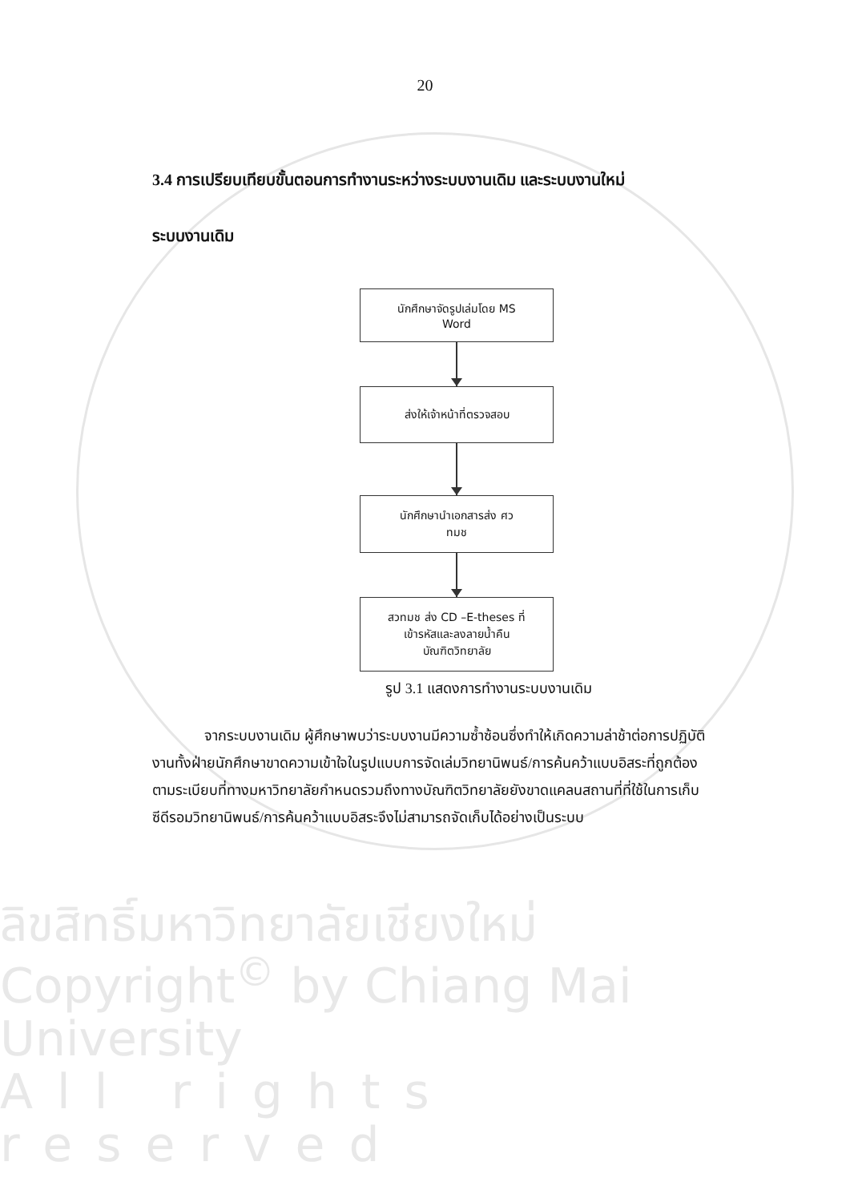20
3.4 การเปรียบเทียบขั้นตอนการทำงานระหว่างระบบงานเดิม และระบบงานใหม่
ระบบงานเดิม
นักศึกษาจัดรูปเล่มโดย MS
Word
ส่งให้เจ้าหน้าที่ตรวจสอบ
นักศึกษานำเอกสารส่ง ศว
ทมช
สวทมช ส่ง CD –E-theses ที่
เข้ารหัสและลงลายน้ำคืน
บัณฑิตวิทยาลัย
รูป 3.1 แสดงการทำงานระบบงานเดิม
จากระบบงานเดิม ผู้ศึกษาพบว่าระบบงานมีความซ้ำซ้อนซึ่งทำให้เกิดความล่าช้าต่อการปฏิบัติงานทั้งฝ่ายนักศึกษาขาดความเข้าใจในรูปแบบการจัดเล่มวิทยานิพนธ์/การค้นคว้าแบบอิสระที่ถูกต้องตามระเบียบที่ทางมหาวิทยาลัยกำหนดรวมถึงทางบัณฑิตวิทยาลัยยังขาดแคลนสถานที่ที่ใช้ในการเก็บซีดีรอมวิทยานิพนธ์/การค้นคว้าแบบอิสระจึงไม่สามารถจัดเก็บได้อย่างเป็นระบบ
ลิขสิทธิ์มหาวิทยาลัยเชียงใหม่
Copyright<sup>©</sup> by Chiang Mai University
All rights reserved